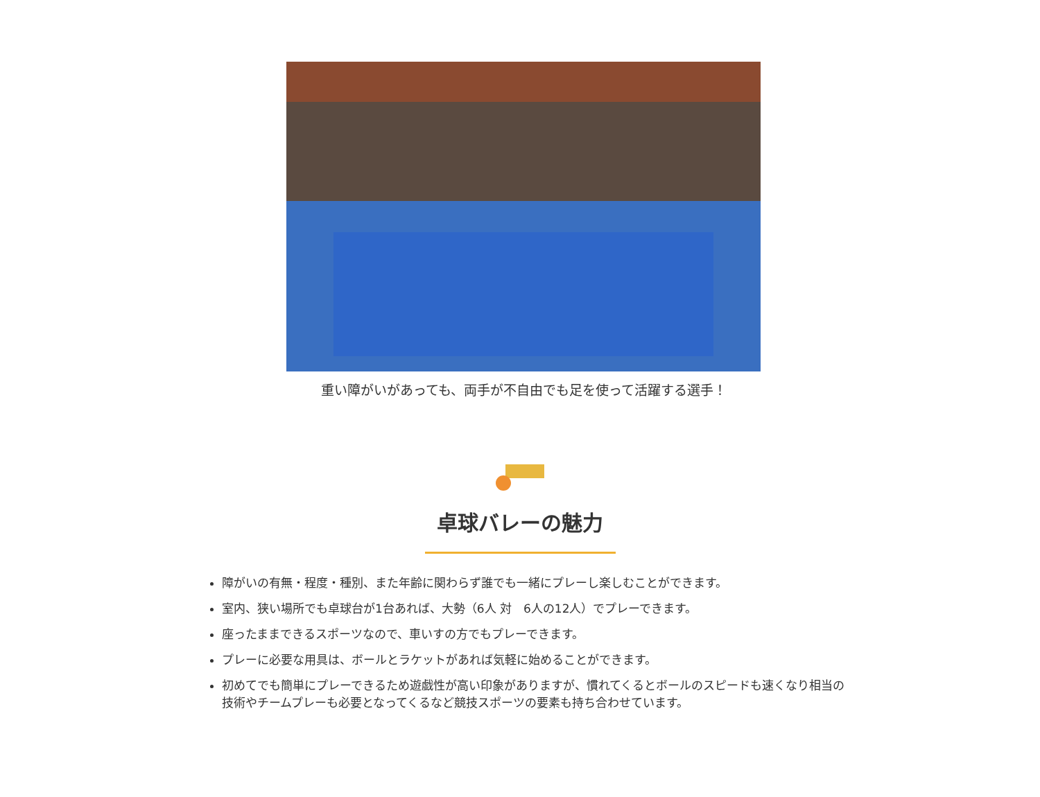重い障がいがあっても、両手が不自由でも足を使って活躍する選手！
卓球バレーの魅力
障がいの有無・程度・種別、また年齢に関わらず誰でも一緒にプレーし楽しむことができます。
室内、狭い場所でも卓球台が1台あれば、大勢（6人 対　6人の12人）でプレーできます。
座ったままできるスポーツなので、車いすの方でもプレーできます。
プレーに必要な用具は、ボールとラケットがあれば気軽に始めることができます。
初めてでも簡単にプレーできるため遊戯性が高い印象がありますが、慣れてくるとボールのスピードも速くなり相当の技術やチームプレーも必要となってくるなど競技スポーツの要素も持ち合わせています。